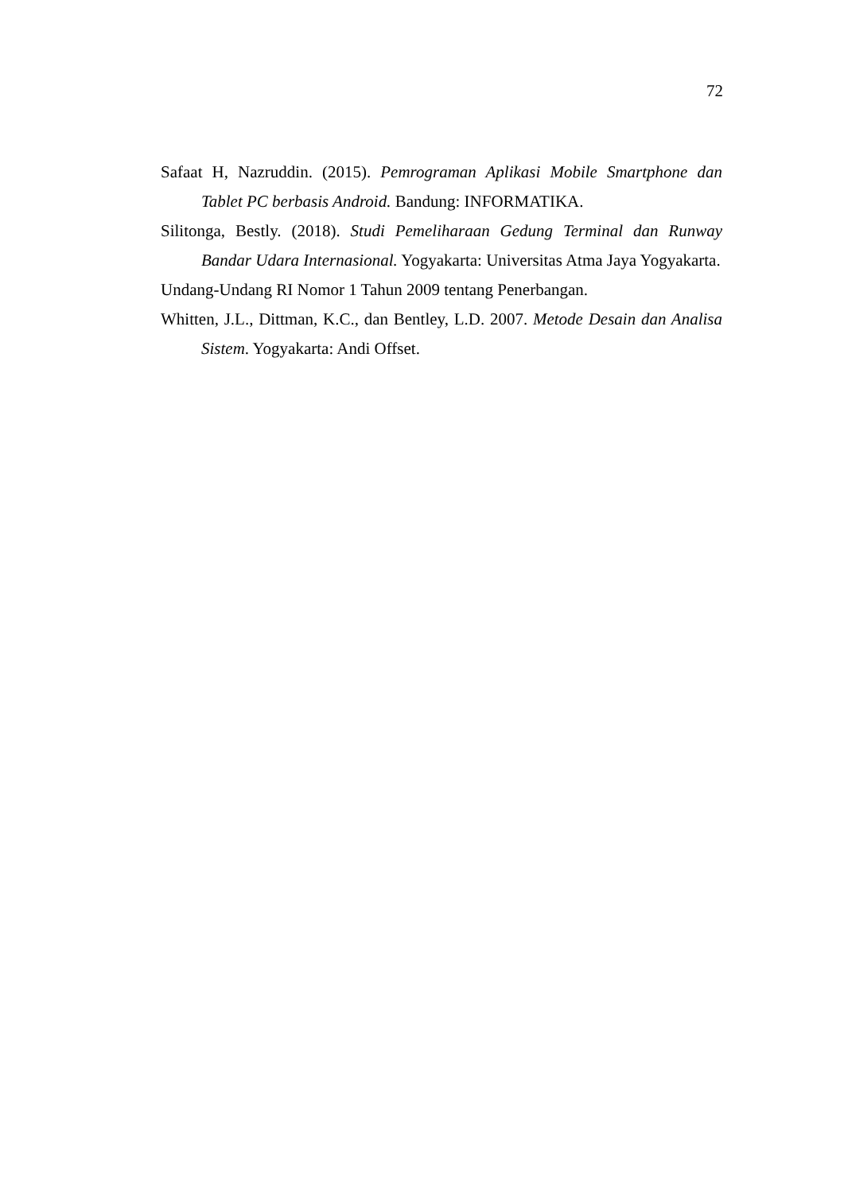72
Safaat H, Nazruddin. (2015). Pemrograman Aplikasi Mobile Smartphone dan Tablet PC berbasis Android. Bandung: INFORMATIKA.
Silitonga, Bestly. (2018). Studi Pemeliharaan Gedung Terminal dan Runway Bandar Udara Internasional. Yogyakarta: Universitas Atma Jaya Yogyakarta.
Undang-Undang RI Nomor 1 Tahun 2009 tentang Penerbangan.
Whitten, J.L., Dittman, K.C., dan Bentley, L.D. 2007. Metode Desain dan Analisa Sistem. Yogyakarta: Andi Offset.